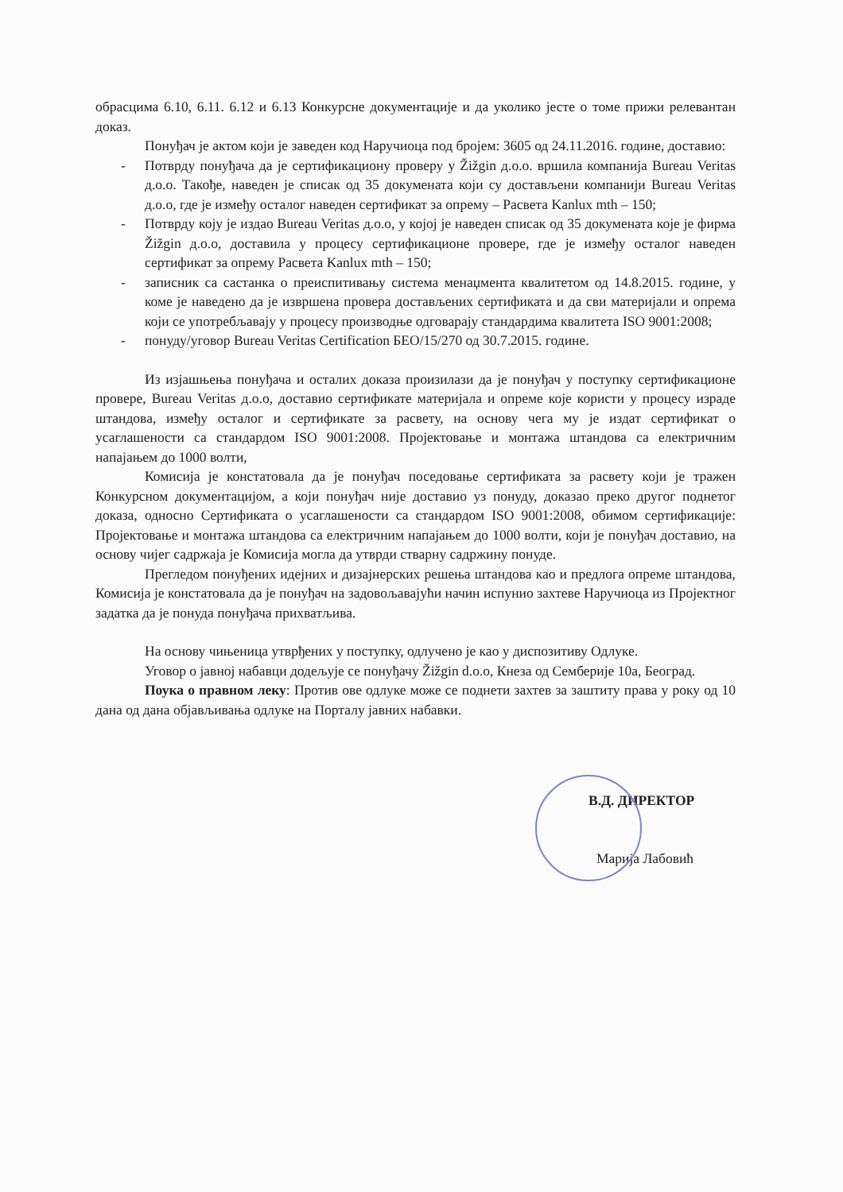обрасцима 6.10, 6.11. 6.12 и 6.13 Конкурсне документације и да уколико јесте о томе прижи релевантан доказ.
Понуђач је актом који је заведен код Наручиоца под бројем: 3605 од 24.11.2016. године, доставио:
- Потврду понуђача да је сертификациону проверу у Žižgin д.о.о. вршила компанија Bureau Veritas д.о.о. Такође, наведен је списак од 35 докумената који су достављени компанији Bureau Veritas д.о.о, где је између осталог наведен сертификат за опрему – Расвета Kanlux mth – 150;
- Потврду коју је издао Bureau Veritas д.о.о, у којој је наведен списак од 35 докумената које је фирма Žižgin д.о.о, доставила у процесу сертификационе провере, где је између осталог наведен сертификат за опрему Расвета Kanlux mth – 150;
- записник са састанка о преиспитивању система менаџмента квалитетом од 14.8.2015. године, у коме је наведено да је извршена провера достављених сертификата и да сви материјали и опрема који се употребљавају у процесу производње одговарају стандардима квалитета ISO 9001:2008;
- понуду/уговор Bureau Veritas Certification БЕО/15/270 од 30.7.2015. године.
Из изјашњења понуђача и осталих доказа произилази да је понуђач у поступку сертификационе провере, Bureau Veritas д.о.о, доставио сертификате материјала и опреме које користи у процесу израде штандова, између осталог и сертификате за расвету, на основу чега му је издат сертификат о усаглашености са стандардом ISO 9001:2008. Пројектовање и монтажа штандова са електричним напајањем до 1000 волти,
Комисија је констатовала да је понуђач поседовање сертификата за расвету који је тражен Конкурсном документацијом, а који понуђач није доставио уз понуду, доказао преко другог поднетог доказа, односно Сертификата о усаглашености са стандардом ISO 9001:2008, обимом сертификације: Пројектовање и монтажа штандова са електричним напајањем до 1000 волти, који је понуђач доставио, на основу чијег садржаја је Комисија могла да утврди стварну садржину понуде.
Прегледом понуђених идејних и дизајнерских решења штандова као и предлога опреме штандова, Комисија је констатовала да је понуђач на задовољавајући начин испунио захтеве Наручиоца из Пројектног задатка да је понуда понуђача прихватљива.
На основу чињеница утврђених у поступку, одлучено је као у диспозитиву Одлуке.
Уговор о јавној набавци додељује се понуђачу Žižgin d.o.o, Кнеза од Семберије 10а, Београд.
Поука о правном леку: Против ове одлуке може се поднети захтев за заштиту права у року од 10 дана од дана објављивања одлуке на Порталу јавних набавки.
В.Д. ДИРЕКТОР
Марија Лабовић